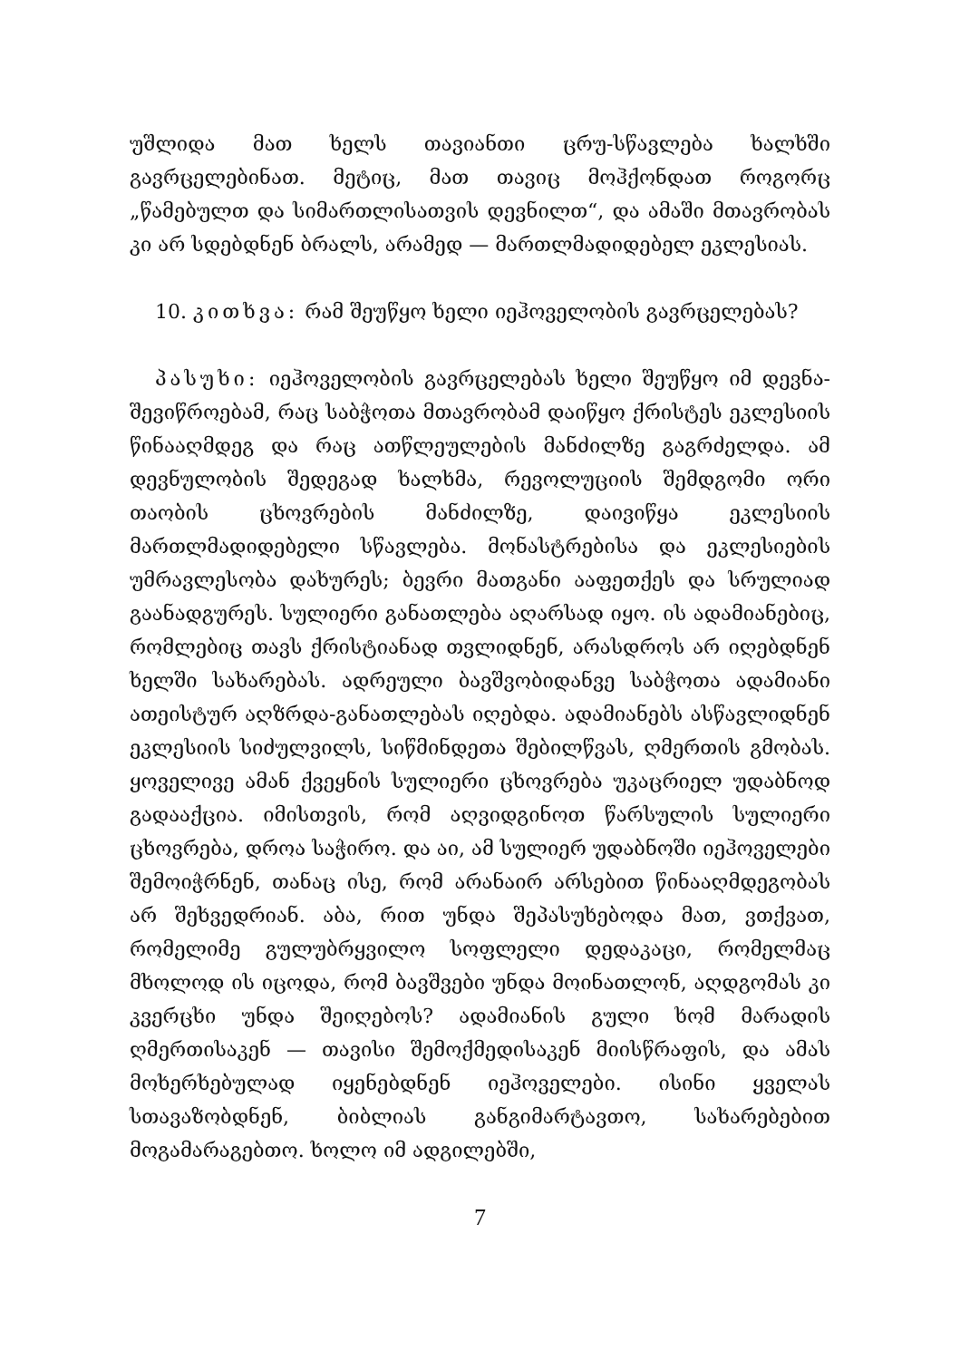უშლიდა მათ ხელს თავიანთი ცრუ-სწავლება ხალხში გავრცელებინათ. მეტიც, მათ თავიც მოჰქონდათ როგორც „წამებულთ და სიმართლისათვის დევნილთ“, და ამაში მთავრობას კი არ სდებდნენ ბრალს, არამედ — მართლმადიდებელ ეკლესიას.
10. კითხვა: რამ შეუწყო ხელი იეჰოველობის გავრცელებას?
პასუხი: იეჰოველობის გავრცელებას ხელი შეუწყო იმ დევნა-შევიწროებამ, რაც საბჭოთა მთავრობამ დაიწყო ქრისტეს ეკლესიის წინააღმდეგ და რაც ათწლეულების მანძილზე გაგრძელდა. ამ დევნულობის შედეგად ხალხმა, რევოლუციის შემდგომი ორი თაობის ცხოვრების მანძილზე, დაივიწყა ეკლესიის მართლმადიდებელი სწავლება. მონასტრებისა და ეკლესიების უმრავლესობა დახურეს; ბევრი მათგანი ააფეთქეს და სრულიად გაანადგურეს. სულიერი განათლება აღარსად იყო. ის ადამიანებიც, რომლებიც თავს ქრისტიანად თვლიდნენ, არასდროს არ იღებდნენ ხელში სახარებას. ადრეული ბავშვობიდანვე საბჭოთა ადამიანი ათეისტურ აღზრდა-განათლებას იღებდა. ადამიანებს ასწავლიდნენ ეკლესიის სიძულვილს, სიწმინდეთა შებილწვას, ღმერთის გმობას. ყოველივე ამან ქვეყნის სულიერი ცხოვრება უკაცრიელ უდაბნოდ გადააქცია. იმისთვის, რომ აღვიდგინოთ წარსულის სულიერი ცხოვრება, დროა საჭირო. და აი, ამ სულიერ უდაბნოში იეჰოველები შემოიჭრნენ, თანაც ისე, რომ არანაირ არსებით წინააღმდეგობას არ შეხვედრიან. აბა, რით უნდა შეპასუხებოდა მათ, ვთქვათ, რომელიმე გულუბრყვილო სოფლელი დედაკაცი, რომელმაც მხოლოდ ის იცოდა, რომ ბავშვები უნდა მოინათლონ, აღდგომას კი კვერცხი უნდა შეიღებოს? ადამიანის გული ხომ მარადის ღმერთისაკენ — თავისი შემოქმედისაკენ მიისწრაფის, და ამას მოხერხებულად იყენებდნენ იეჰოველები. ისინი ყველას სთავაზობდნენ, ბიბლიას განგიმარტავთო, სახარებებით მოგამარაგებთო. ხოლო იმ ადგილებში,
7